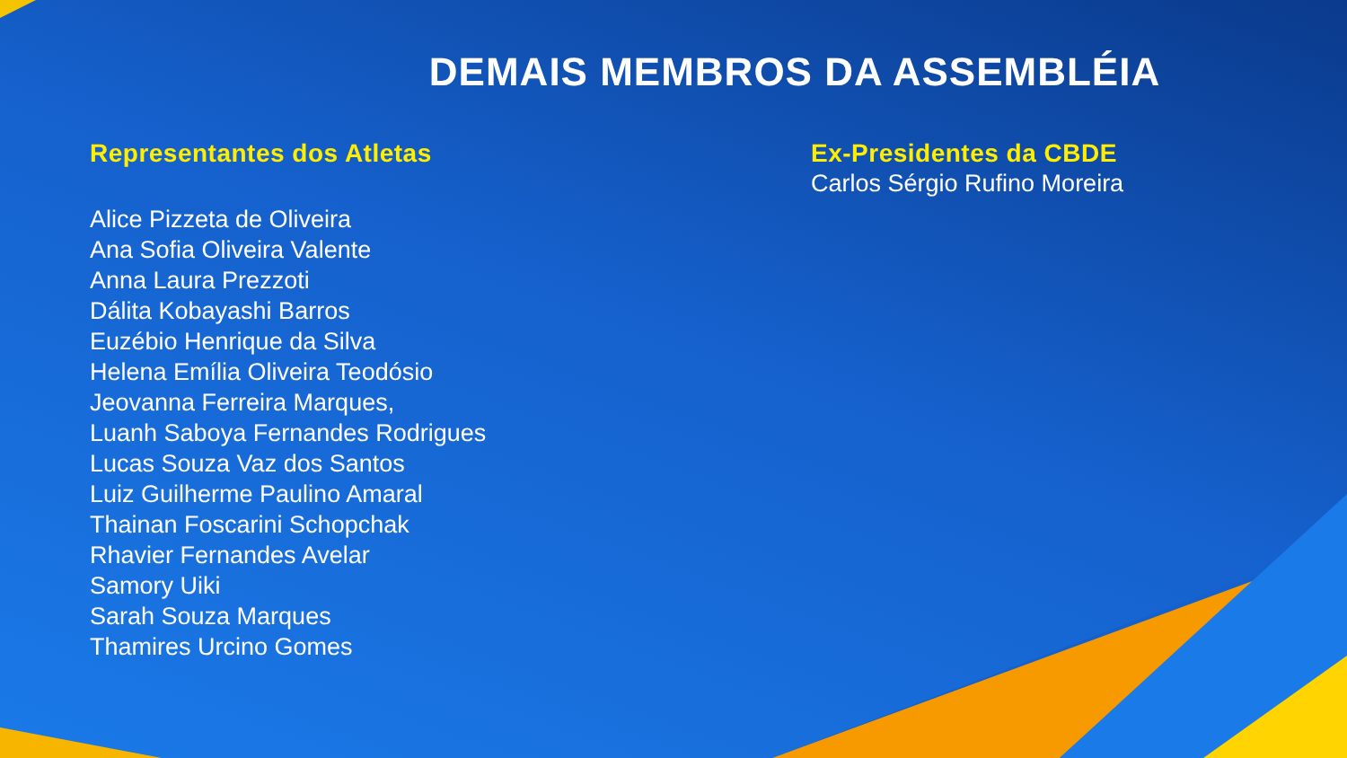DEMAIS MEMBROS DA ASSEMBLÉIA
Representantes dos Atletas
Alice Pizzeta de Oliveira
Ana Sofia Oliveira Valente
Anna Laura Prezzoti
Dálita Kobayashi Barros
Euzébio Henrique da Silva
Helena Emília Oliveira Teodósio
Jeovanna Ferreira Marques,
Luanh Saboya Fernandes Rodrigues
Lucas Souza Vaz dos Santos
Luiz Guilherme Paulino Amaral
Thainan Foscarini Schopchak
Rhavier Fernandes Avelar
Samory Uiki
Sarah Souza Marques
Thamires Urcino Gomes
Ex-Presidentes da CBDE
Carlos Sérgio Rufino Moreira